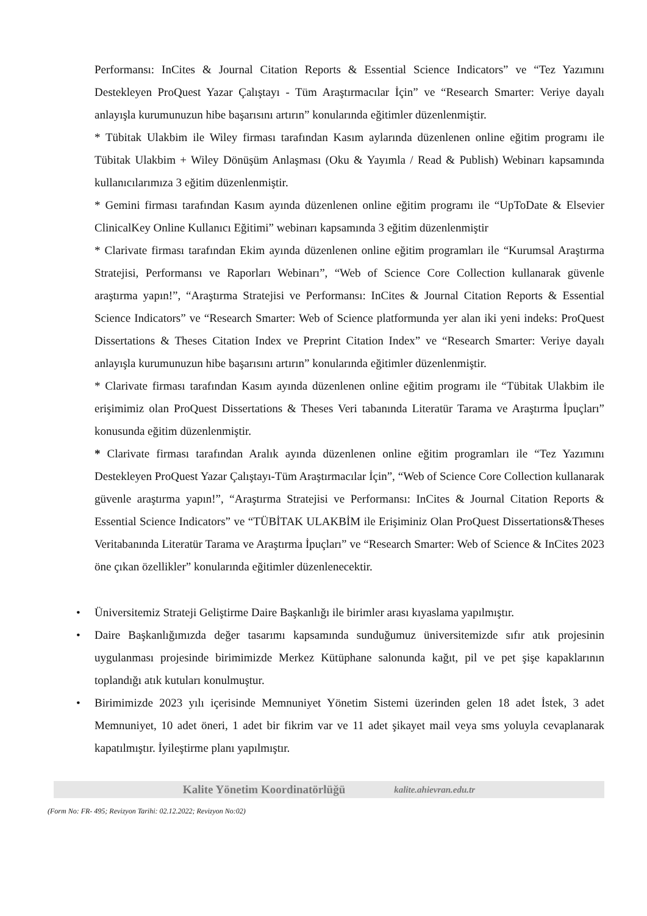Performansı: InCites & Journal Citation Reports & Essential Science Indicators” ve “Tez Yazımını Destekleyen ProQuest Yazar Çalıştayı - Tüm Araştırmacılar İçin” ve “Research Smarter: Veriye dayalı anlayışla kurumunuzun hibe başarısını artırın” konularında eğitimler düzenlenmiştir.
* Tübitak Ulakbim ile Wiley firması tarafından Kasım aylarında düzenlenen online eğitim programı ile Tübitak Ulakbim + Wiley Dönüşüm Anlaşması (Oku & Yayımla / Read & Publish) Webinarı kapsamında kullanıcılarımıza 3 eğitim düzenlenmiştir.
* Gemini firması tarafından Kasım ayında düzenlenen online eğitim programı ile “UpToDate & Elsevier ClinicalKey Online Kullanıcı Eğitimi” webinarı kapsamında 3 eğitim düzenlenmiştir
* Clarivate firması tarafından Ekim ayında düzenlenen online eğitim programları ile “Kurumsal Araştırma Stratejisi, Performansı ve Raporları Webinarı”, “Web of Science Core Collection kullanarak güvenle araştırma yapın!”, “Araştırma Stratejisi ve Performansı: InCites & Journal Citation Reports & Essential Science Indicators” ve “Research Smarter: Web of Science platformunda yer alan iki yeni indeks: ProQuest Dissertations & Theses Citation Index ve Preprint Citation Index” ve “Research Smarter: Veriye dayalı anlayışla kurumunuzun hibe başarısını artırın” konularında eğitimler düzenlenmiştir.
* Clarivate firması tarafından Kasım ayında düzenlenen online eğitim programı ile “Tübitak Ulakbim ile erişimimiz olan ProQuest Dissertations & Theses Veri tabanında Literatür Tarama ve Araştırma İpuçları” konusunda eğitim düzenlenmiştir.
* Clarivate firması tarafından Aralık ayında düzenlenen online eğitim programları ile “Tez Yazımını Destekleyen ProQuest Yazar Çalıştayı-Tüm Araştırmacılar İçin”, “Web of Science Core Collection kullanarak güvenle araştırma yapın!”, “Araştırma Stratejisi ve Performansı: InCites & Journal Citation Reports & Essential Science Indicators” ve “TÜBİTAK ULAKBİM ile Erişiminiz Olan ProQuest Dissertations&Theses Veritabanında Literatür Tarama ve Araştırma İpuçları” ve “Research Smarter: Web of Science & InCites 2023 öne çıkan özellikler” konularında eğitimler düzenlenecektir.
• Üniversitemiz Strateji Geliştirme Daire Başkanlığı ile birimler arası kıyaslama yapılmıştır.
• Daire Başkanlığımızda değer tasarımı kapsamında sunduğumuz üniversitemizde sıfır atık projesinin uygulanması projesinde birimimizde Merkez Kütüphane salonunda kağıt, pil ve pet şişe kapaklarının toplandığı atık kutuları konulmuştur.
• Birimimizde 2023 yılı içerisinde Memnuniyet Yönetim Sistemi üzerinden gelen 18 adet İstek, 3 adet Memnuniyet, 10 adet öneri, 1 adet bir fikrim var ve 11 adet şikayet mail veya sms yoluyla cevaplanarak kapatılmıştır. İyileştirme planı yapılmıştır.
Kalite Yönetim Koordinatörlüğü kalite.ahievran.edu.tr
(Form No: FR- 495; Revizyon Tarihi: 02.12.2022; Revizyon No:02)